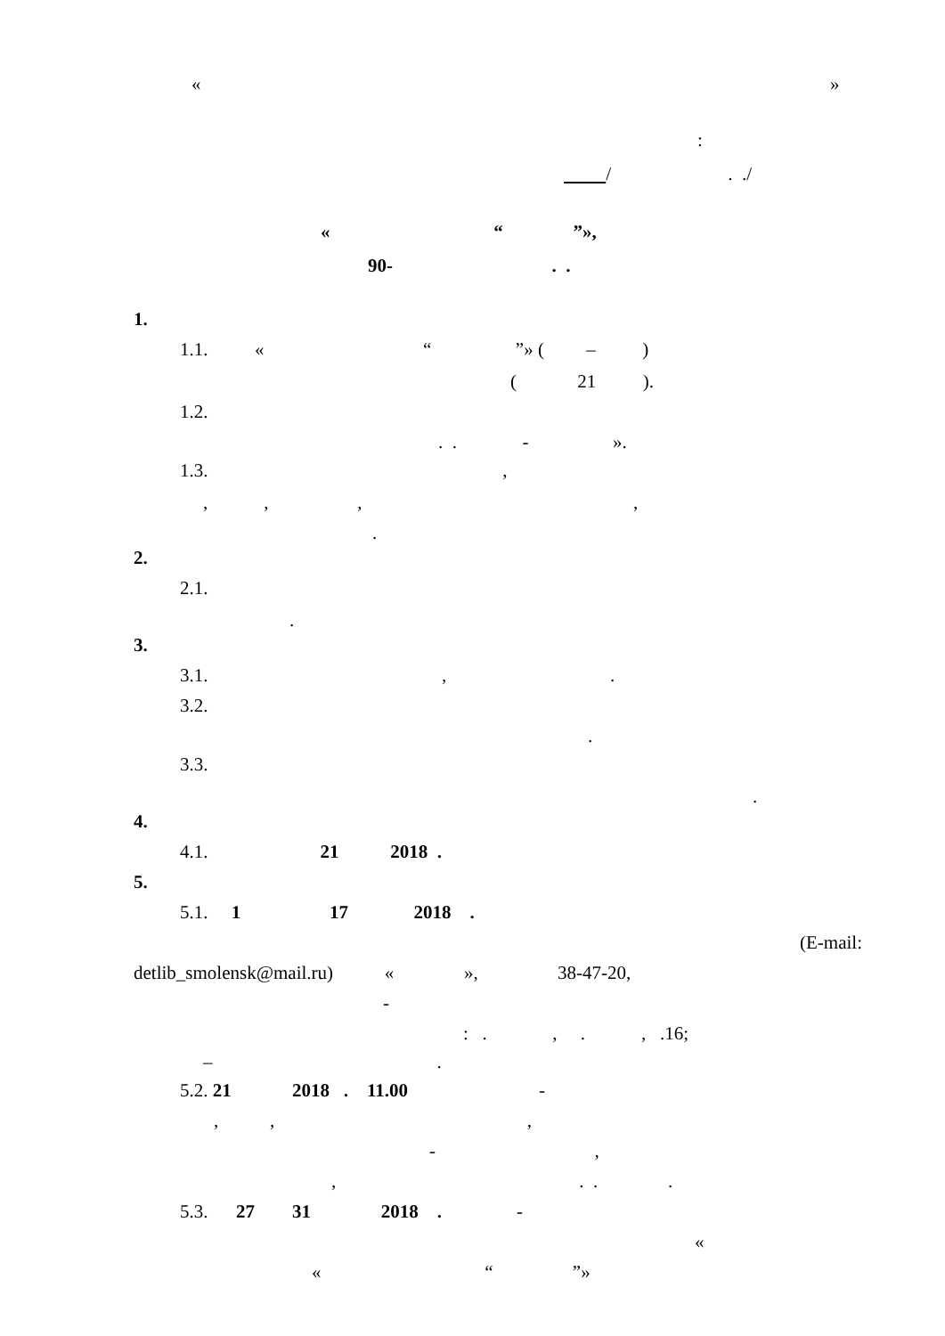«
»
:
/ . ./
« “ ”»,
90- . .
1.
1.1. « “ ”» ( – )
( 21 ).
1.2.
. . - ».
1.3. ,
, , , ,
.
2.
2.1.
.
3.
3.1. , .
3.2.
.
3.3.
.
4.
4.1. 21 2018 .
5.
5.1. 1 17 2018 .
(E-mail:
detlib_smolensk@mail.ru) « », 38-47-20,
-
: . , . , .16;
– .
5.2. 21 2018 . 11.00 -
, , ,
- ,
, . . .
5.3. 27 31 2018 . -
«
« “ ”»